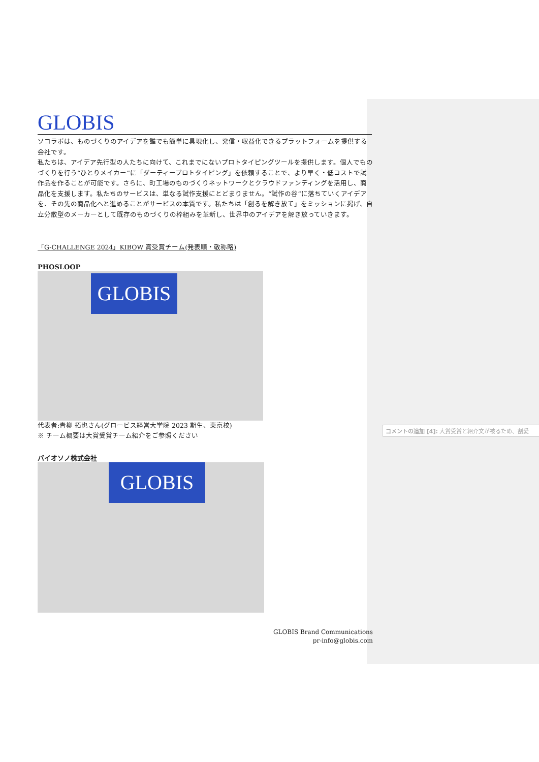GLOBIS
ソコラボは、ものづくりのアイデアを誰でも簡単に具現化し、発信・収益化できるプラットフォームを提供する会社です。
私たちは、アイデア先行型の人たちに向けて、これまでにないプロトタイピングツールを提供します。個人でものづくりを行う“ひとりメイカー”に「ダーティープロトタイピング」を依頼することで、より早く・低コストで試作品を作ることが可能です。さらに、町工場のものづくりネットワークとクラウドファンディングを活用し、商品化を支援します。私たちのサービスは、単なる試作支援にとどまりません。“試作の谷”に落ちていくアイデアを、その先の商品化へと進めることがサービスの本質です。私たちは「創るを解き放て」をミッションに掲げ、自立分散型のメーカーとして既存のものづくりの枠組みを革新し、世界中のアイデアを解き放っていきます。
「G-CHALLENGE 2024」KIBOW 賞受賞チーム(発表順・敬称略)
PHOSLOOP
GLOBIS
代表者:青柳 拓也さん(グロービス経営大学院 2023 期生、東京校)
※ チーム概要は大賞受賞チーム紹介をご参照ください
バイオソノ株式会社
GLOBIS
GLOBIS Brand Communications
pr-info@globis.com
コメントの追加 [4]: 大賞受賞と紹介文が被るため、割愛